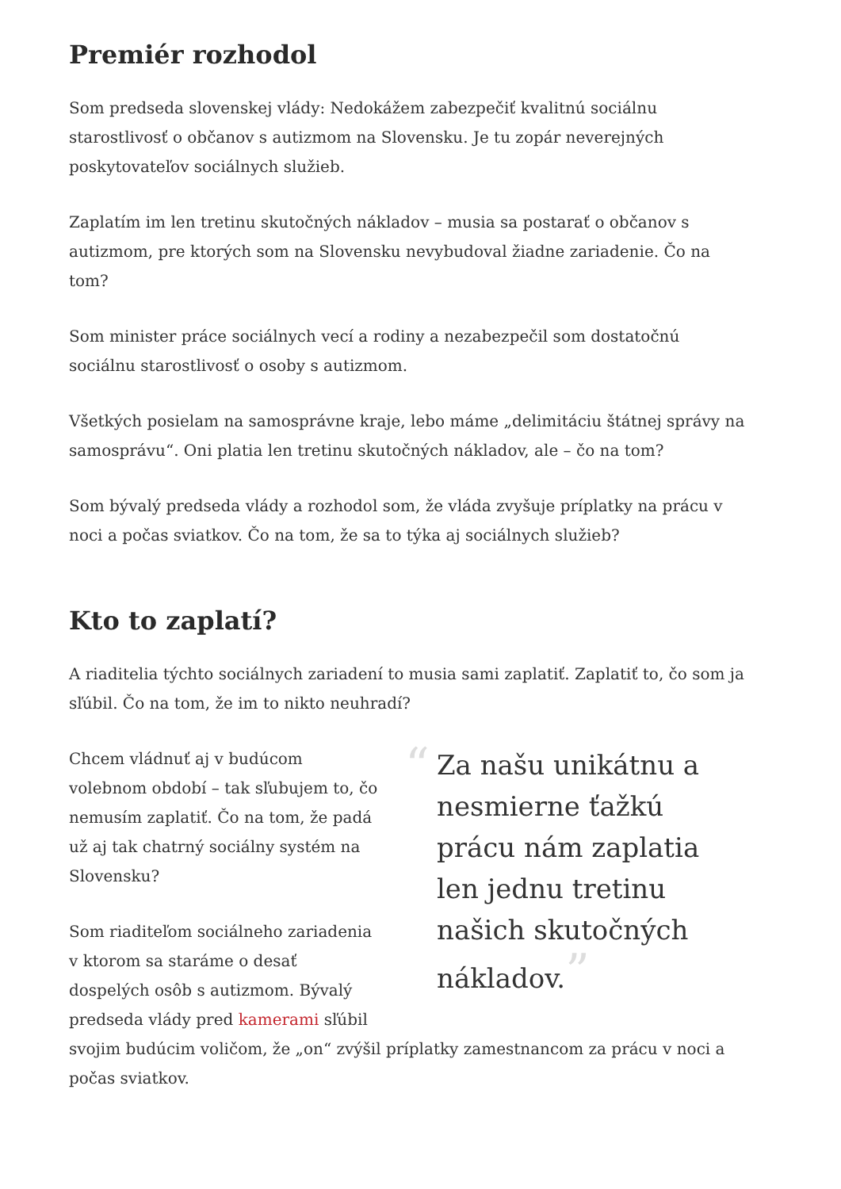Premiér rozhodol
Som predseda slovenskej vlády: Nedokážem zabezpečiť kvalitnú sociálnu starostlivosť o občanov s autizmom na Slovensku. Je tu zopár neverejných poskytovateľov sociálnych služieb.
Zaplatím im len tretinu skutočných nákladov – musia sa postarať o občanov s autizmom, pre ktorých som na Slovensku nevybudoval žiadne zariadenie. Čo na tom?
Som minister práce sociálnych vecí a rodiny a nezabezpečil som dostatočnú sociálnu starostlivosť o osoby s autizmom.
Všetkých posielam na samosprávne kraje, lebo máme „delimitáciu štátnej správy na samosprávu“. Oni platia len tretinu skutočných nákladov, ale – čo na tom?
Som bývalý predseda vlády a rozhodol som, že vláda zvyšuje príplatky na prácu v noci a počas sviatkov. Čo na tom, že sa to týka aj sociálnych služieb?
Kto to zaplatí?
A riaditelia týchto sociálnych zariadení to musia sami zaplatiť. Zaplatiť to, čo som ja sľúbil. Čo na tom, že im to nikto neuhradí?
“Za našu unikátnu a nesmierne ťažkú prácu nám zaplatia len jednu tretinu našich skutočných nákladov.”
Chcem vládnuť aj v budúcom volebnom období – tak sľubujem to, čo nemusím zaplatiť. Čo na tom, že padá už aj tak chatrný sociálny systém na Slovensku?
Som riaditeľom sociálneho zariadenia v ktorom sa staráme o desať dospelých osôb s autizmom. Bývalý predseda vlády pred kamerami sľúbil svojim budúcim voličom, že „on“ zvýšil príplatky zamestnancom za prácu v noci a počas sviatkov.